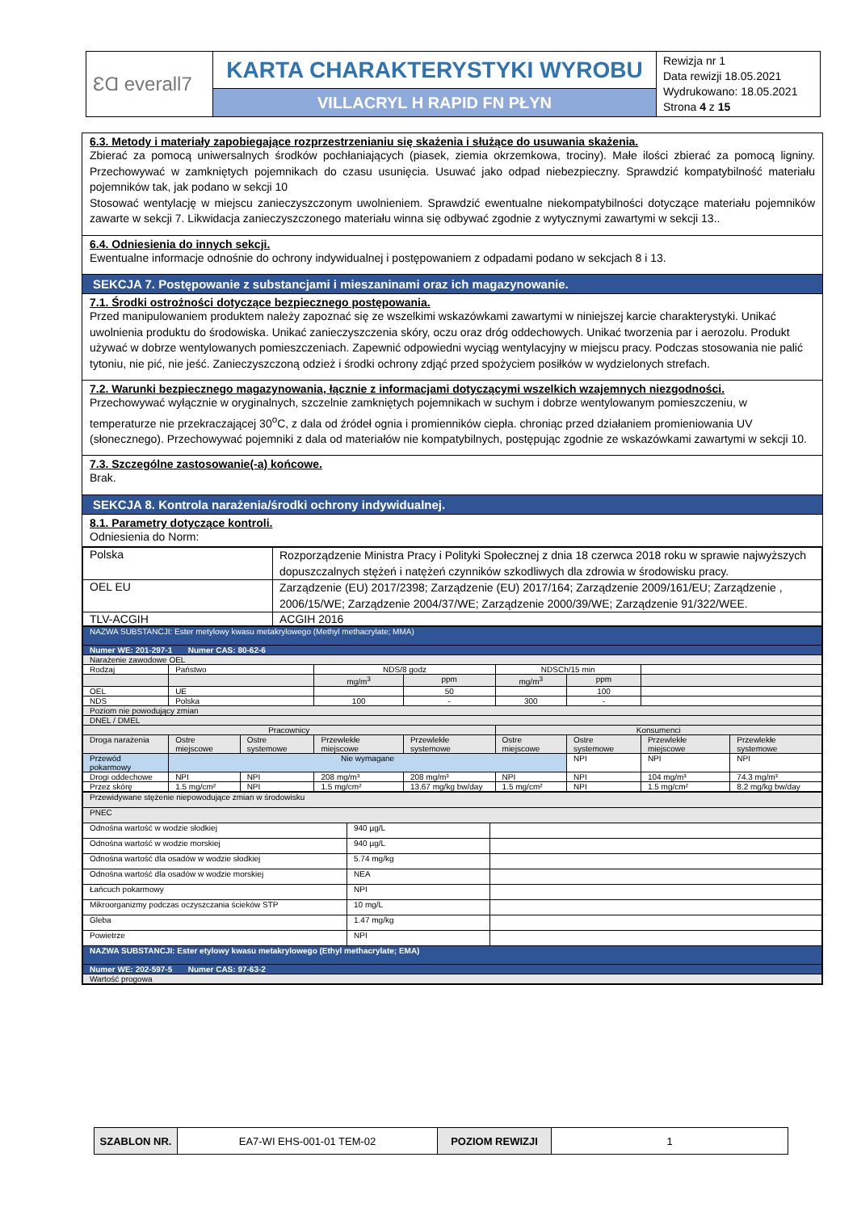| ƐⱭ everall7 | KARTA CHARAKTERYSTYKI WYROBU | Rewizja nr 1 Data rewizji 18.05.2021 Wydrukowano: 18.05.2021 Strona 4 z 15 |
| | VILLACRYL H RAPID FN PŁYN | |
6.3. Metody i materiały zapobiegające rozprzestrzenianiu się skażenia i służące do usuwania skażenia.
Zbierać za pomocą uniwersalnych środków pochłaniających (piasek, ziemia okrzemkowa, trociny). Małe ilości zbierać za pomocą ligniny. Przechowywać w zamkniętych pojemnikach do czasu usunięcia. Usuwać jako odpad niebezpieczny. Sprawdzić kompatybilność materiału pojemników tak, jak podano w sekcji 10
Stosować wentylację w miejscu zanieczyszczonym uwolnieniem. Sprawdzić ewentualne niekompatybilności dotyczące materiału pojemników zawarte w sekcji 7. Likwidacja zanieczyszczonego materiału winna się odbywać zgodnie z wytycznymi zawartymi w sekcji 13..
6.4. Odniesienia do innych sekcji.
Ewentualne informacje odnośnie do ochrony indywidualnej i postępowaniem z odpadami podano w sekcjach 8 i 13.
SEKCJA 7. Postępowanie z substancjami i mieszaninami oraz ich magazynowanie.
7.1. Środki ostrożności dotyczące bezpiecznego postępowania.
Przed manipulowaniem produktem należy zapoznać się ze wszelkimi wskazówkami zawartymi w niniejszej karcie charakterystyki. Unikać uwolnienia produktu do środowiska. Unikać zanieczyszczenia skóry, oczu oraz dróg oddechowych. Unikać tworzenia par i aerozolu. Produkt używać w dobrze wentylowanych pomieszczeniach. Zapewnić odpowiedni wyciąg wentylacyjny w miejscu pracy. Podczas stosowania nie palić tytoniu, nie pić, nie jeść. Zanieczyszczoną odzież i środki ochrony zdjąć przed spożyciem posiłków w wydzielonych strefach.
7.2. Warunki bezpiecznego magazynowania, łącznie z informacjami dotyczącymi wszelkich wzajemnych niezgodności.
Przechowywać wyłącznie w oryginalnych, szczelnie zamkniętych pojemnikach w suchym i dobrze wentylowanym pomieszczeniu, w temperaturze nie przekraczającej 30<sup>o</sup>C, z dala od źródeł ognia i promienników ciepła. chroniąc przed działaniem promieniowania UV (słonecznego). Przechowywać pojemniki z dala od materiałów nie kompatybilnych, postępując zgodnie ze wskazówkami zawartymi w sekcji 10.
7.3. Szczególne zastosowanie(-a) końcowe.
Brak.
SEKCJA 8. Kontrola narażenia/środki ochrony indywidualnej.
8.1. Parametry dotyczące kontroli.
Odniesienia do Norm:
| Polska | Rozporządzenie Ministra Pracy i Polityki Społecznej z dnia 18 czerwca 2018 roku w sprawie najwyższych dopuszczalnych stężeń i natężeń czynników szkodliwych dla zdrowia w środowisku pracy. |
| OEL EU | Zarządzenie (EU) 2017/2398; Zarządzenie (EU) 2017/164; Zarządzenie 2009/161/EU; Zarządzenie , 2006/15/WE; Zarządzenie 2004/37/WE; Zarządzenie 2000/39/WE; Zarządzenie 91/322/WEE. |
| TLV-ACGIH | ACGIH 2016 |
| NAZWA SUBSTANCJI: Ester metylowy kwasu metakrylowego (Methyl methacrylate; MMA) | | | | | | | | |
| Numer WE: 201-297-1 Numer CAS: 80-62-6 | | | | | | | | |
| Narażenie zawodowe OEL | | | | | | | | |
| Rodzaj | Państwo | | NDS/8 godz | | NDSCh/15 min | | | |
| | | | mg/m<sup>3</sup> | ppm | mg/m<sup>3</sup> | ppm | | |
| OEL | UE | | | 50 | | 100 | | |
| NDS | Polska | | 100 | - | 300 | - | | |
| Poziom nie powodujący zmian | | | | | | | | |
| DNEL / DMEL | | | | | | | | |
| Pracownicy | | | | | Konsumenci | | | |
| Droga narażenia | Ostre miejscowe | Ostre systemowe | Przewlekłe miejscowe | Przewlekłe systemowe | Ostre miejscowe | Ostre systemowe | Przewlekłe miejscowe | Przewlekłe systemowe |
| Przewód pokarmowy | Nie wymagane | | | | | NPI | NPI | NPI |
| Drogi oddechowe | NPI | NPI | 208 mg/m³ | 208 mg/m³ | NPI | NPI | 104 mg/m³ | 74.3 mg/m³ |
| Przez skórę | 1.5 mg/cm² | NPI | 1.5 mg/cm² | 13.67 mg/kg bw/day | 1.5 mg/cm² | NPI | 1.5 mg/cm² | 8.2 mg/kg bw/day |
| Przewidywane stężenie niepowodujące zmian w środowisku | | |
| PNEC | | |
| Odnośna wartość w wodzie słodkiej | 940 µg/L | |
| Odnośna wartość w wodzie morskiej | 940 µg/L | |
| Odnośna wartość dla osadów w wodzie słodkiej | 5.74 mg/kg | |
| Odnośna wartość dla osadów w wodzie morskiej | NEA | |
| Łańcuch pokarmowy | NPI | |
| Mikroorganizmy podczas oczyszczania ścieków STP | 10 mg/L | |
| Gleba | 1.47 mg/kg | |
| Powietrze | NPI | |
| NAZWA SUBSTANCJI: Ester etylowy kwasu metakrylowego (Ethyl methacrylate; EMA) | | |
| Numer WE: 202-597-5 Numer CAS: 97-63-2 | | |
| Wartość progowa | | |
| SZABLON NR. | EA7-WI EHS-001-01 TEM-02 | POZIOM REWIZJI | 1 |